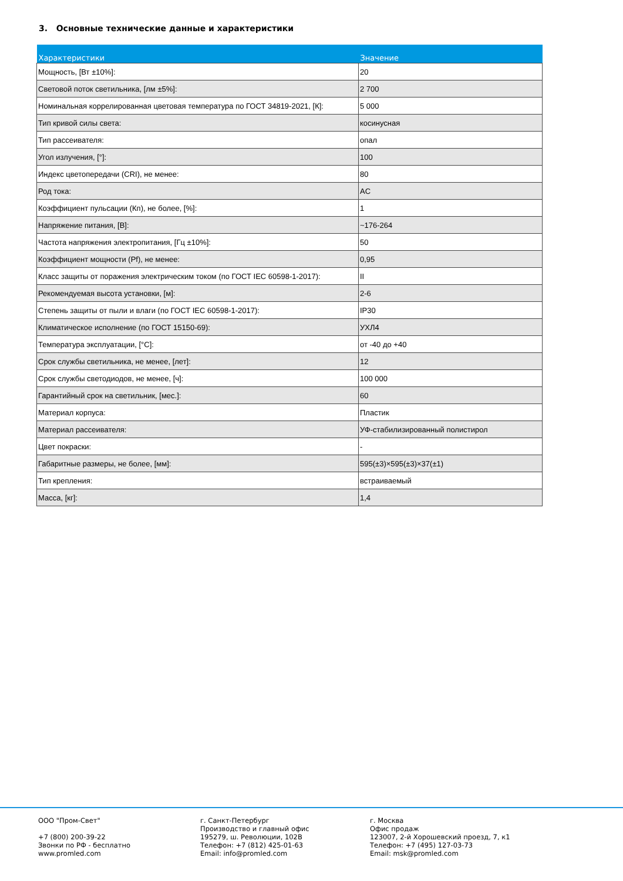3. Основные технические данные и характеристики
| Характеристики | Значение |
| --- | --- |
| Мощность, [Вт ±10%]: | 20 |
| Световой поток светильника, [лм ±5%]: | 2 700 |
| Номинальная коррелированная цветовая температура по ГОСТ 34819-2021, [К]: | 5 000 |
| Тип кривой силы света: | косинусная |
| Тип рассеивателя: | опал |
| Угол излучения, [°]: | 100 |
| Индекс цветопередачи (CRI), не менее: | 80 |
| Род тока: | AC |
| Коэффициент пульсации (Кп), не более, [%]: | 1 |
| Напряжение питания, [В]: | ~176-264 |
| Частота напряжения электропитания, [Гц ±10%]: | 50 |
| Коэффициент мощности (Pf), не менее: | 0,95 |
| Класс защиты от поражения электрическим током (по ГОСТ IEC 60598-1-2017): | II |
| Рекомендуемая высота установки, [м]: | 2-6 |
| Степень защиты от пыли и влаги (по ГОСТ IEC 60598-1-2017): | IP30 |
| Климатическое исполнение (по ГОСТ 15150-69): | УХЛ4 |
| Температура эксплуатации, [°C]: | от -40 до +40 |
| Срок службы светильника, не менее, [лет]: | 12 |
| Срок службы светодиодов, не менее, [ч]: | 100 000 |
| Гарантийный срок на светильник, [мес.]: | 60 |
| Материал корпуса: | Пластик |
| Материал рассеивателя: | УФ-стабилизированный полистирол |
| Цвет покраски: | - |
| Габаритные размеры, не более, [мм]: | 595(±3)×595(±3)×37(±1) |
| Тип крепления: | встраиваемый |
| Масса, [кг]: | 1,4 |
ООО "Пром-Свет" +7 (800) 200-39-22 Звонки по РФ - бесплатно www.promled.com
г. Санкт-Петербург Производство и главный офис 195279, ш. Революции, 102В Телефон: +7 (812) 425-01-63 Email: info@promled.com
г. Москва Офис продаж 123007, 2-й Хорошевский проезд, 7, к1 Телефон: +7 (495) 127-03-73 Email: msk@promled.com